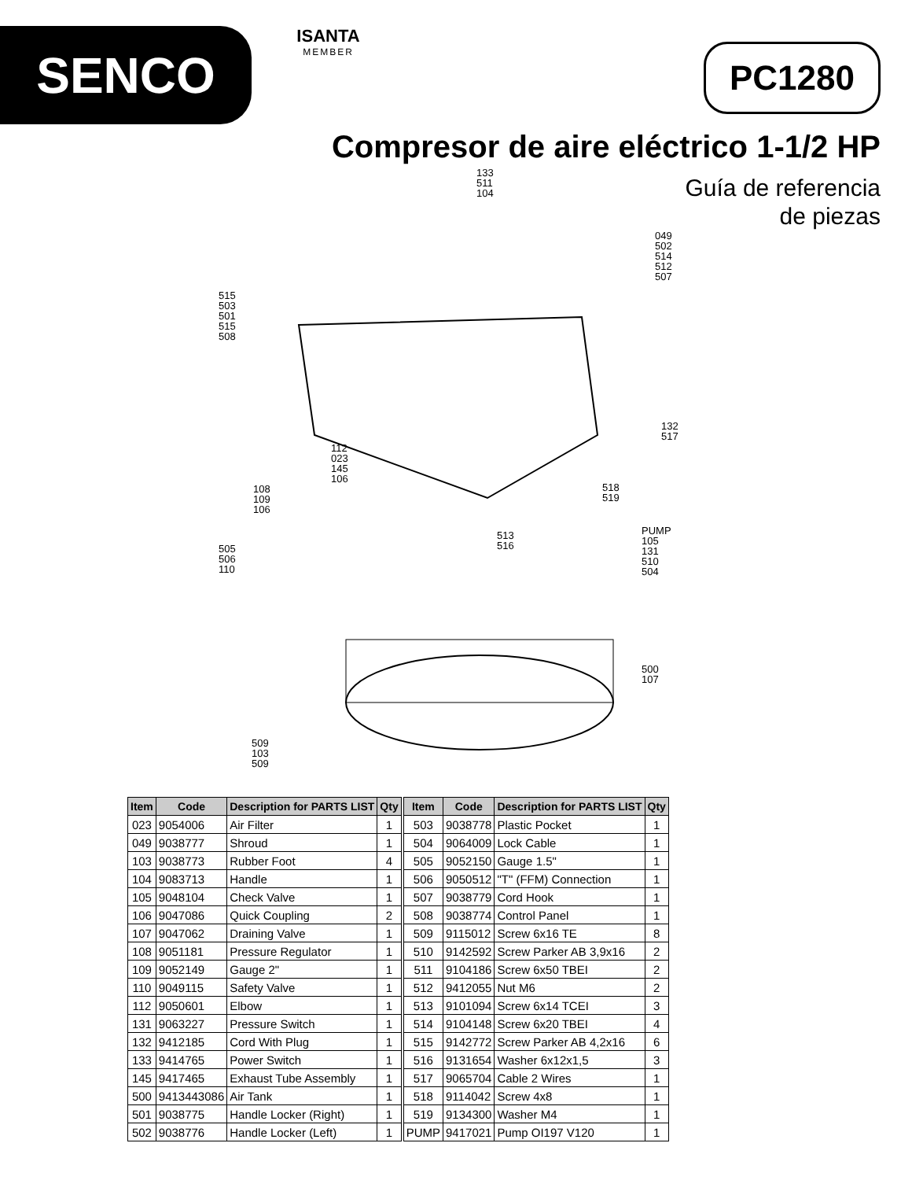SENCO
ISANTA
MEMBER
PC1280
Compresor de aire eléctrico 1-1/2 HP
Guía de referencia
de piezas
133
511
104
049
502
514
512
507
515
503
501
515
508
132
517
112
023
145
106
108
109
106
518
519
PUMP
105
131
510
504
513
516
505
506
110
500
107
509
103
509
| Item | Code | Description for PARTS LIST | Qty | | Item | Code | Description for PARTS LIST | Qty |
| 023 | 9054006 | Air Filter | 1 | | 503 | 9038778 | Plastic Pocket | 1 |
| 049 | 9038777 | Shroud | 1 | | 504 | 9064009 | Lock Cable | 1 |
| 103 | 9038773 | Rubber Foot | 4 | | 505 | 9052150 | Gauge 1.5" | 1 |
| 104 | 9083713 | Handle | 1 | | 506 | 9050512 | "T" (FFM) Connection | 1 |
| 105 | 9048104 | Check Valve | 1 | | 507 | 9038779 | Cord Hook | 1 |
| 106 | 9047086 | Quick Coupling | 2 | | 508 | 9038774 | Control Panel | 1 |
| 107 | 9047062 | Draining Valve | 1 | | 509 | 9115012 | Screw 6x16 TE | 8 |
| 108 | 9051181 | Pressure Regulator | 1 | | 510 | 9142592 | Screw Parker AB 3,9x16 | 2 |
| 109 | 9052149 | Gauge 2" | 1 | | 511 | 9104186 | Screw 6x50 TBEI | 2 |
| 110 | 9049115 | Safety Valve | 1 | | 512 | 9412055 | Nut M6 | 2 |
| 112 | 9050601 | Elbow | 1 | | 513 | 9101094 | Screw 6x14 TCEI | 3 |
| 131 | 9063227 | Pressure Switch | 1 | | 514 | 9104148 | Screw 6x20 TBEI | 4 |
| 132 | 9412185 | Cord With Plug | 1 | | 515 | 9142772 | Screw Parker AB 4,2x16 | 6 |
| 133 | 9414765 | Power Switch | 1 | | 516 | 9131654 | Washer 6x12x1,5 | 3 |
| 145 | 9417465 | Exhaust Tube Assembly | 1 | | 517 | 9065704 | Cable 2 Wires | 1 |
| 500 | 9413443086 | Air Tank | 1 | | 518 | 9114042 | Screw 4x8 | 1 |
| 501 | 9038775 | Handle Locker (Right) | 1 | | 519 | 9134300 | Washer M4 | 1 |
| 502 | 9038776 | Handle Locker (Left) | 1 | | PUMP | 9417021 | Pump OI197 V120 | 1 |